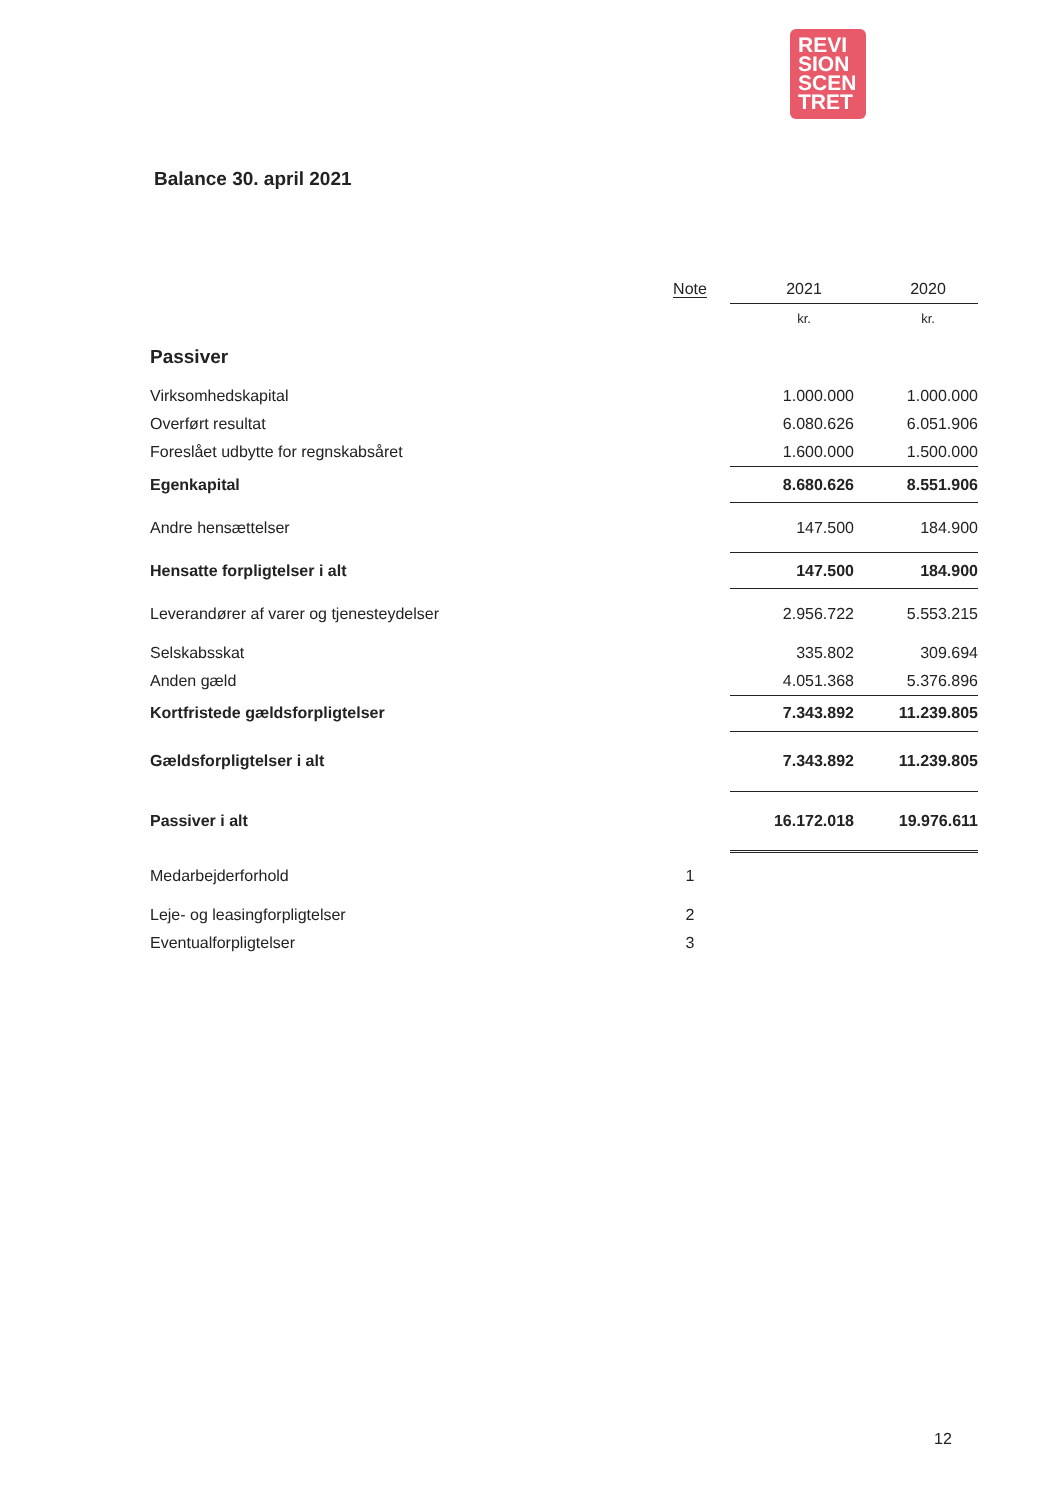REVI
SION
SCEN
TRET
Balance 30. april 2021
| | Note | 2021 | 2020 |
| | | kr. | kr. |
| Passiver | | | |
| Virksomhedskapital | | 1.000.000 | 1.000.000 |
| Overført resultat | | 6.080.626 | 6.051.906 |
| Foreslået udbytte for regnskabsåret | | 1.600.000 | 1.500.000 |
| Egenkapital | | 8.680.626 | 8.551.906 |
| Andre hensættelser | | 147.500 | 184.900 |
| Hensatte forpligtelser i alt | | 147.500 | 184.900 |
| Leverandører af varer og tjenesteydelser | | 2.956.722 | 5.553.215 |
| Selskabsskat | | 335.802 | 309.694 |
| Anden gæld | | 4.051.368 | 5.376.896 |
| Kortfristede gældsforpligtelser | | 7.343.892 | 11.239.805 |
| Gældsforpligtelser i alt | | 7.343.892 | 11.239.805 |
| Passiver i alt | | 16.172.018 | 19.976.611 |
| Medarbejderforhold | 1 | | |
| Leje- og leasingforpligtelser | 2 | | |
| Eventualforpligtelser | 3 | | |
12